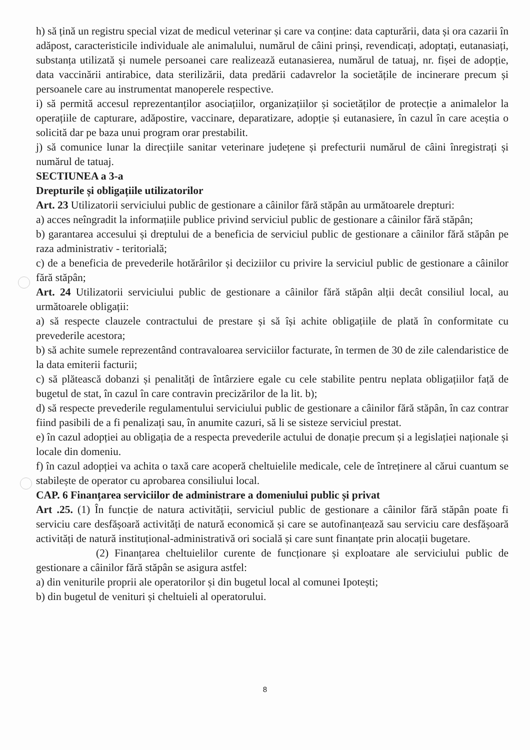h) să țină un registru special vizat de medicul veterinar și care va conține: data capturării, data și ora cazarii în adăpost, caracteristicile individuale ale animalului, numărul de câini prinși, revendicați, adoptați, eutanasiați, substanța utilizată și numele persoanei care realizează eutanasierea, numărul de tatuaj, nr. fișei de adopție, data vaccinării antirabice, data sterilizării, data predării cadavrelor la societățile de incinerare precum și persoanele care au instrumentat manoperele respective.
i) să permită accesul reprezentanților asociațiilor, organizațiilor și societăților de protecție a animalelor la operațiile de capturare, adăpostire, vaccinare, deparatizare, adopție și eutanasiere, în cazul în care aceștia o solicită dar pe baza unui program orar prestabilit.
j) să comunice lunar la direcțiile sanitar veterinare județene și prefecturii numărul de câini înregistrați și numărul de tatuaj.
SECTIUNEA a 3-a
Drepturile și obligațiile utilizatorilor
Art. 23 Utilizatorii serviciului public de gestionare a câinilor fără stăpân au următoarele drepturi:
a) acces neîngradit la informațiile publice privind serviciul public de gestionare a câinilor fără stăpân;
b) garantarea accesului și dreptului de a beneficia de serviciul public de gestionare a câinilor fără stăpân pe raza administrativ - teritorială;
c) de a beneficia de prevederile hotărârilor și deciziilor cu privire la serviciul public de gestionare a câinilor fără stăpân;
Art. 24 Utilizatorii serviciului public de gestionare a câinilor fără stăpân alții decât consiliul local, au următoarele obligații:
a) să respecte clauzele contractului de prestare și să își achite obligațiile de plată în conformitate cu prevederile acestora;
b) să achite sumele reprezentând contravaloarea serviciilor facturate, în termen de 30 de zile calendaristice de la data emiterii facturii;
c) să plătească dobanzi și penalități de întârziere egale cu cele stabilite pentru neplata obligațiilor față de bugetul de stat, în cazul în care contravin precizărilor de la lit. b);
d) să respecte prevederile regulamentului serviciului public de gestionare a câinilor fără stăpân, în caz contrar fiind pasibili de a fi penalizați sau, în anumite cazuri, să li se sisteze serviciul prestat.
e) în cazul adopției au obligația de a respecta prevederile actului de donație precum și a legislației naționale și locale din domeniu.
f) în cazul adopției va achita o taxă care acoperă cheltuielile medicale, cele de întreținere al cărui cuantum se stabilește de operator cu aprobarea consiliului local.
CAP. 6 Finanțarea serviciilor de administrare a domeniului public și privat
Art .25. (1) În funcție de natura activității, serviciul public de gestionare a câinilor fără stăpân poate fi serviciu care desfășoară activități de natură economică și care se autofinanțează sau serviciu care desfășoară activități de natură instituțional-administrativă ori socială și care sunt finanțate prin alocații bugetare.
(2) Finanțarea cheltuielilor curente de funcționare și exploatare ale serviciului public de gestionare a câinilor fără stăpân se asigura astfel:
a) din veniturile proprii ale operatorilor și din bugetul local al comunei Ipotești;
b) din bugetul de venituri și cheltuieli al operatorului.
8